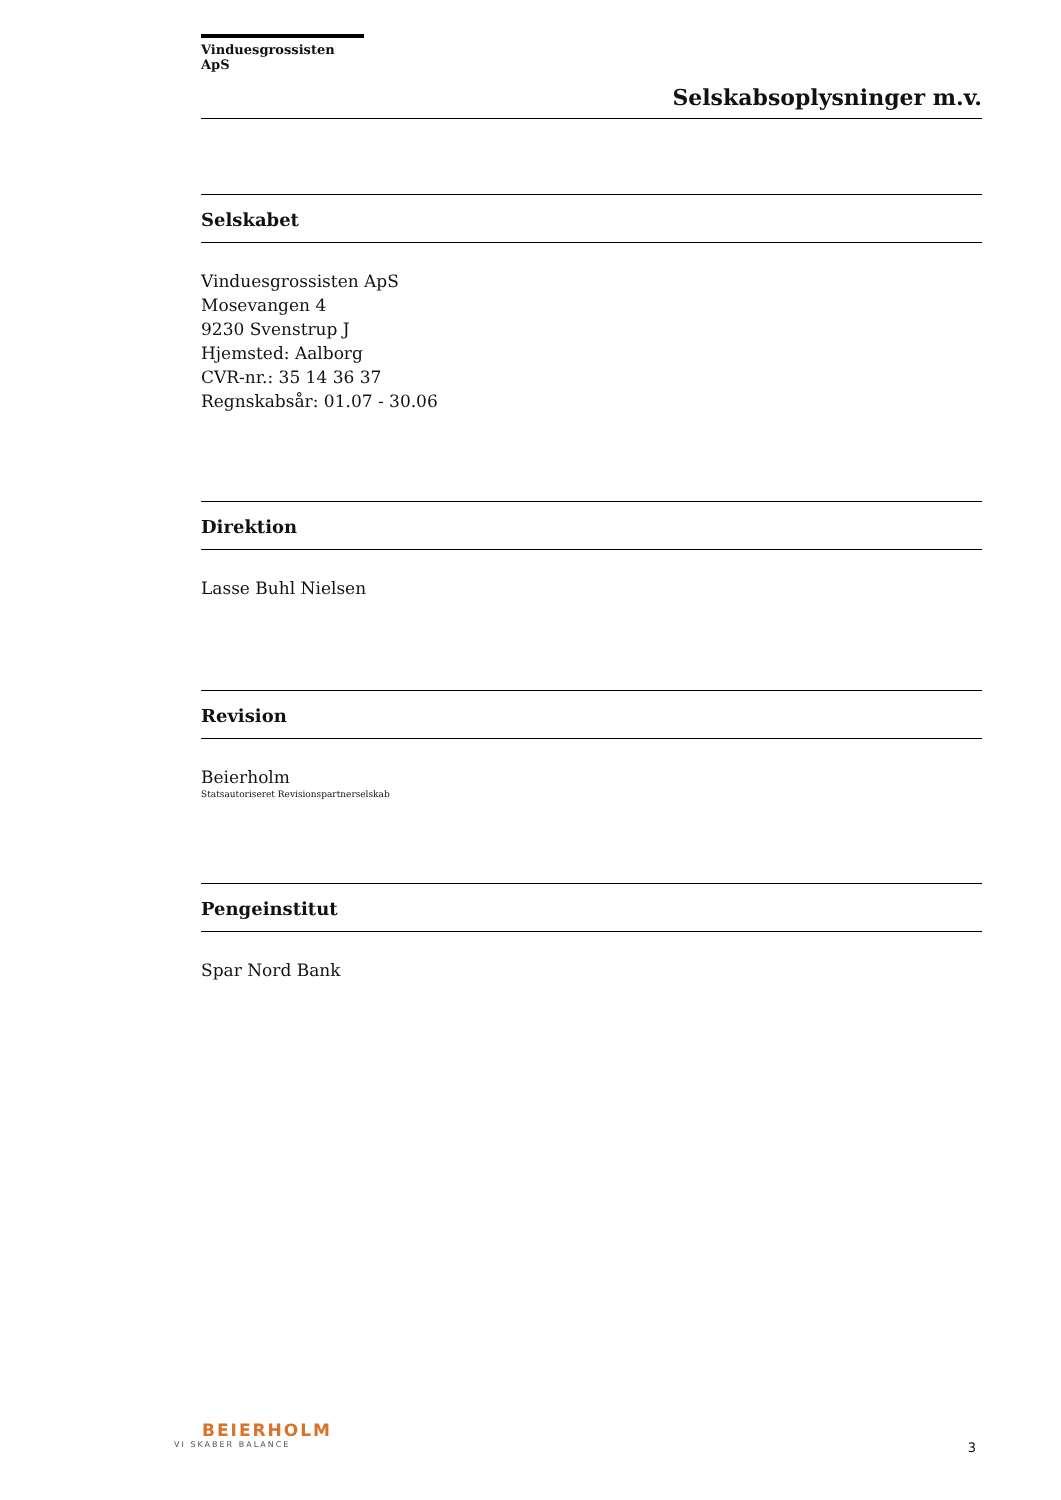Vinduesgrossisten ApS
Selskabsoplysninger m.v.
Selskabet
Vinduesgrossisten ApS
Mosevangen 4
9230 Svenstrup J
Hjemsted: Aalborg
CVR-nr.: 35 14 36 37
Regnskabsår: 01.07 - 30.06
Direktion
Lasse Buhl Nielsen
Revision
Beierholm
Statsautoriseret Revisionspartnerselskab
Pengeinstitut
Spar Nord Bank
BEIERHOLM
VI SKABER BALANCE
3